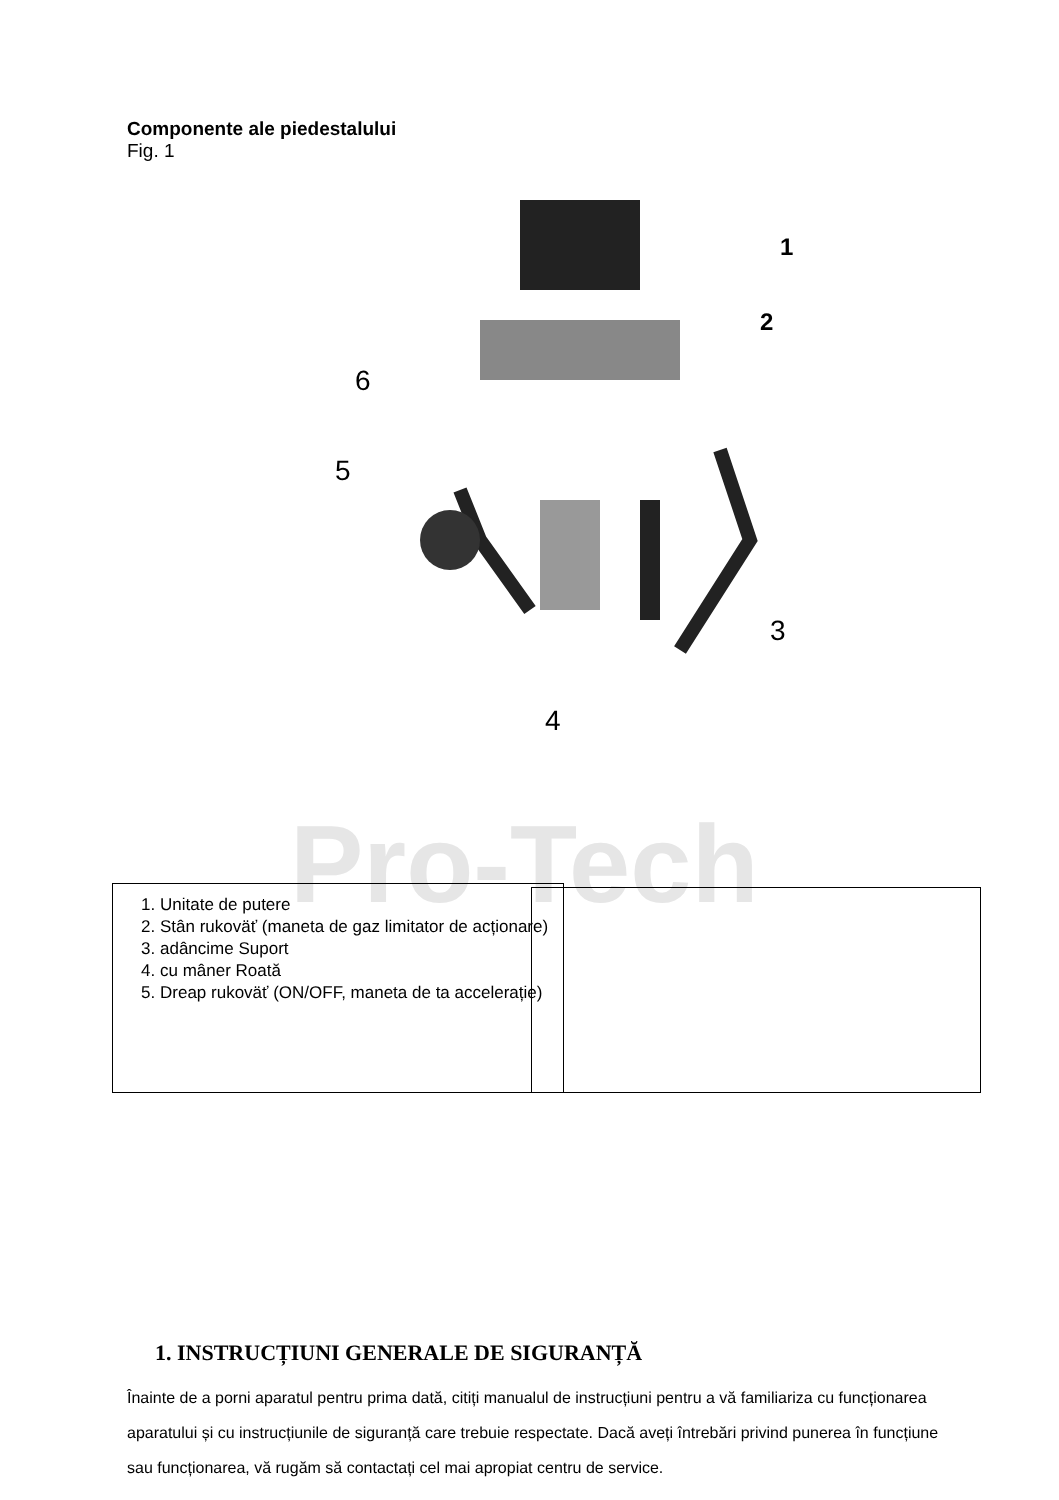Componente ale piedestalului
Fig. 1
Pro-Tech
1
2
3
4
5
6
1. Unitate de putere
2. Stân rukoväť (maneta de gaz limitator de acționare)
3. adâncime Suport
4. cu mâner Roată
5. Dreap rukoväť (ON/OFF, maneta de ta accelerație)
1. INSTRUCȚIUNI GENERALE DE SIGURANȚĂ
Înainte de a porni aparatul pentru prima dată, citiți manualul de instrucțiuni pentru a vă familiariza cu funcționarea aparatului și cu instrucțiunile de siguranță care trebuie respectate. Dacă aveți întrebări privind punerea în funcțiune sau funcționarea, vă rugăm să contactați cel mai apropiat centru de service.